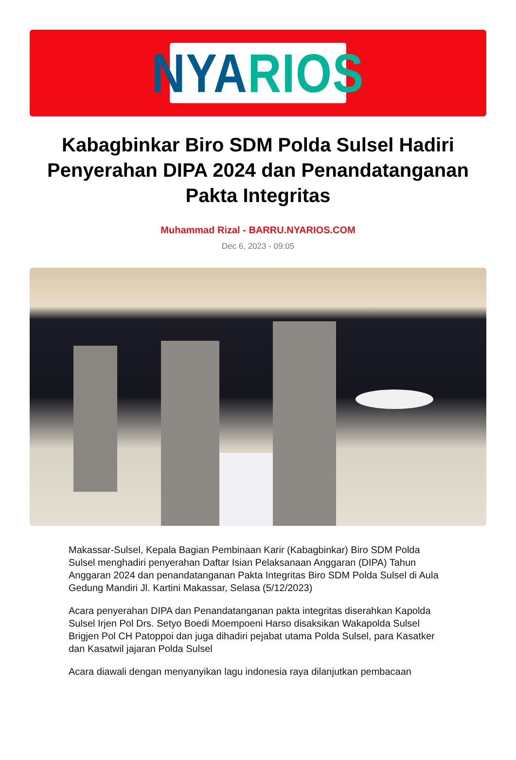NYA RIOS
Kabagbinkar Biro SDM Polda Sulsel Hadiri Penyerahan DIPA 2024 dan Penandatanganan Pakta Integritas
Muhammad Rizal - BARRU.NYARIOS.COM
Dec 6, 2023 - 09:05
Makassar-Sulsel, Kepala Bagian Pembinaan Karir (Kabagbinkar) Biro SDM Polda Sulsel menghadiri penyerahan Daftar Isian Pelaksanaan Anggaran (DIPA) Tahun Anggaran 2024 dan penandatanganan Pakta Integritas Biro SDM Polda Sulsel di Aula Gedung Mandiri Jl. Kartini Makassar, Selasa (5/12/2023)
Acara penyerahan DIPA dan Penandatanganan pakta integritas diserahkan Kapolda Sulsel Irjen Pol Drs. Setyo Boedi Moempoeni Harso disaksikan Wakapolda Sulsel Brigjen Pol CH Patoppoi dan juga dihadiri pejabat utama Polda Sulsel, para Kasatker dan Kasatwil jajaran Polda Sulsel
Acara diawali dengan menyanyikan lagu indonesia raya dilanjutkan pembacaan